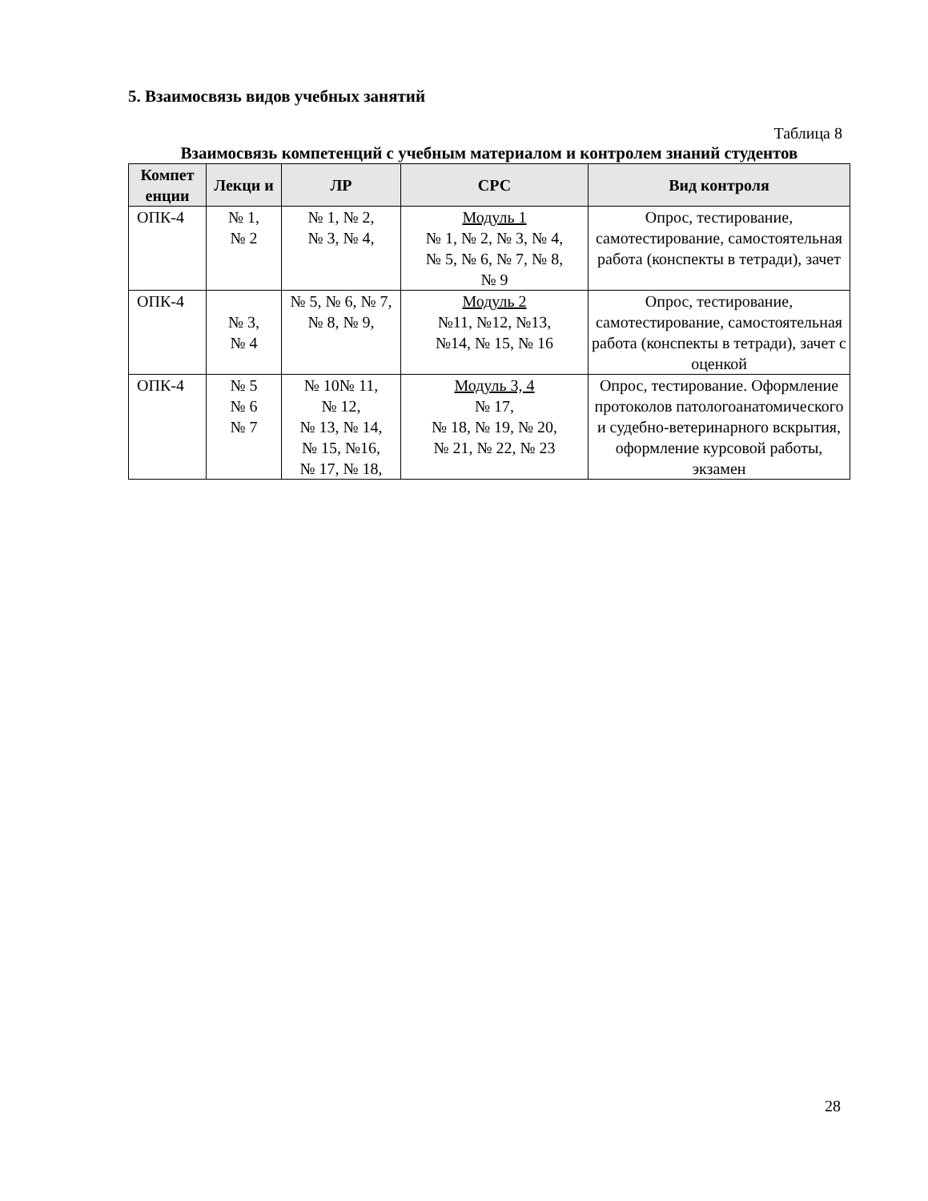5. Взаимосвязь видов учебных занятий
Таблица 8
Взаимосвязь компетенций с учебным материалом и контролем знаний студентов
| Компет енции | Лекци и | ЛР | СРС | Вид контроля |
| --- | --- | --- | --- | --- |
| ОПК-4 | № 1, № 2 | № 1, № 2, № 3, № 4, | Модуль 1 № 1, № 2, № 3, № 4, № 5, № 6, № 7, № 8, № 9 | Опрос, тестирование, самотестирование, самостоятельная работа (конспекты в тетради), зачет |
| ОПК-4 | № 3, № 4 | № 5, № 6, № 7, № 8, № 9, | Модуль 2 №11, №12, №13, №14, № 15, № 16 | Опрос, тестирование, самотестирование, самостоятельная работа (конспекты в тетради), зачет с оценкой |
| ОПК-4 | № 5 № 6 № 7 | № 10№ 11, № 12, № 13, № 14, № 15, №16, № 17, № 18, | Модуль 3, 4 № 17, № 18, № 19, № 20, № 21, № 22, № 23 | Опрос, тестирование. Оформление протоколов патологоанатомического и судебно-ветеринарного вскрытия, оформление курсовой работы, экзамен |
28